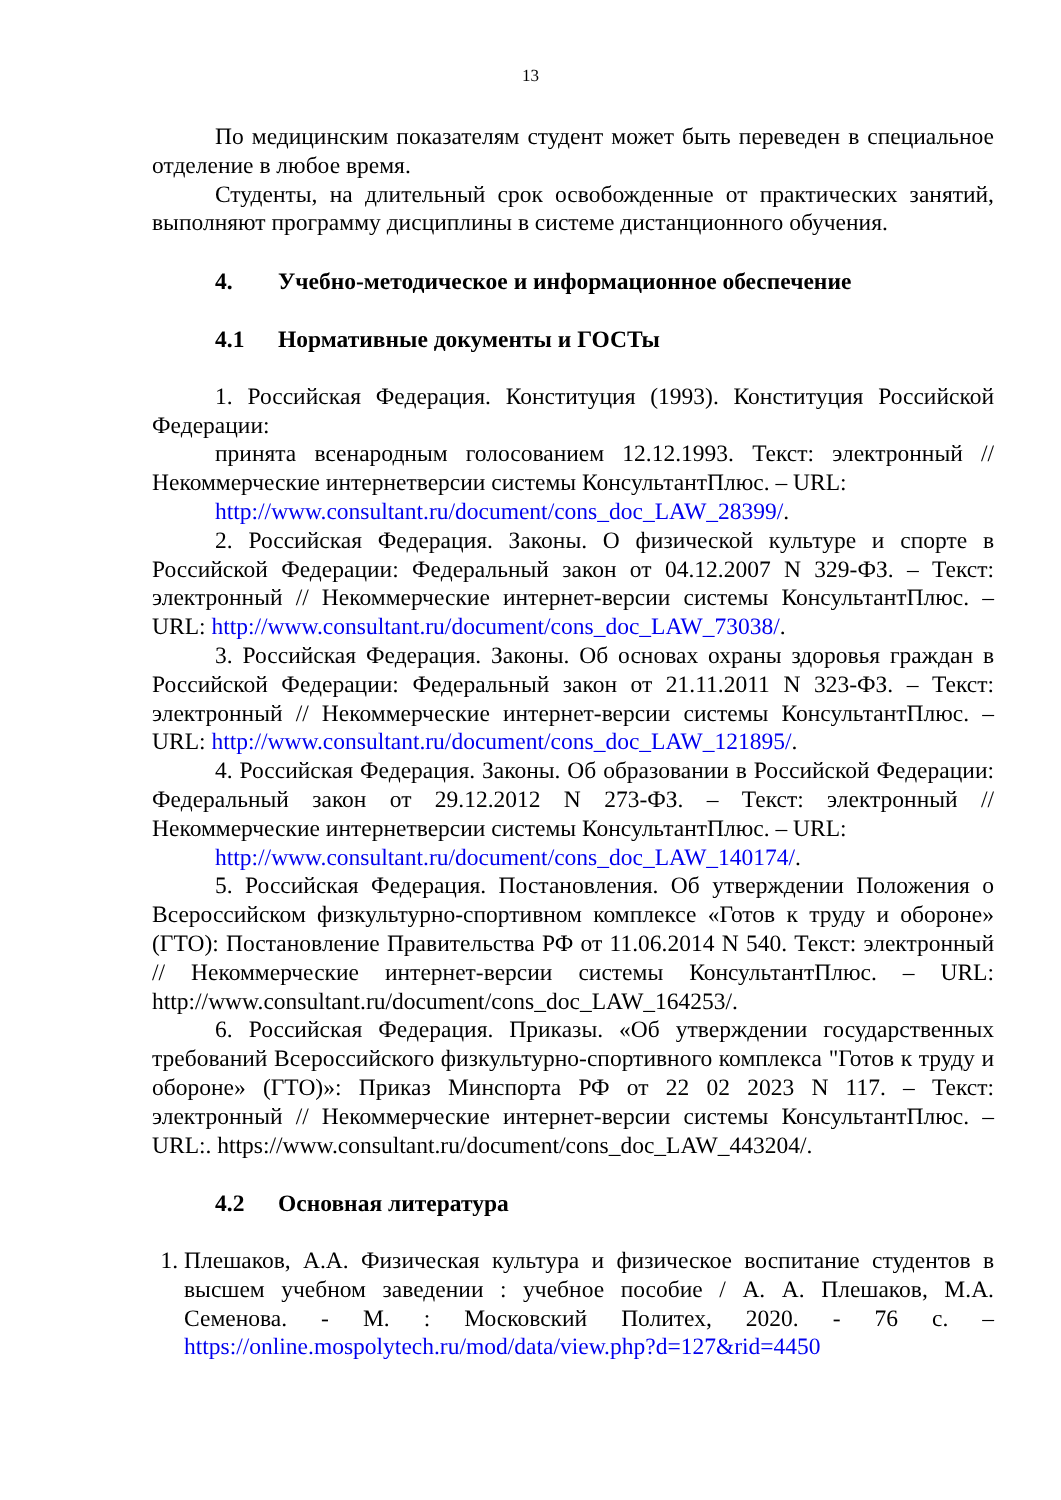13
По медицинским показателям студент может быть переведен в специальное отделение в любое время.
Студенты, на длительный срок освобожденные от практических занятий, выполняют программу дисциплины в системе дистанционного обучения.
4. Учебно-методическое и информационное обеспечение
4.1 Нормативные документы и ГОСТы
1. Российская Федерация. Конституция (1993). Конституция Российской Федерации:
принята всенародным голосованием 12.12.1993. Текст: электронный // Некоммерческие интернетверсии системы КонсультантПлюс. – URL:
http://www.consultant.ru/document/cons_doc_LAW_28399/.
2. Российская Федерация. Законы. О физической культуре и спорте в Российской Федерации: Федеральный закон от 04.12.2007 N 329-ФЗ. – Текст: электронный // Некоммерческие интернет-версии системы КонсультантПлюс. – URL: http://www.consultant.ru/document/cons_doc_LAW_73038/.
3. Российская Федерация. Законы. Об основах охраны здоровья граждан в Российской Федерации: Федеральный закон от 21.11.2011 N 323-ФЗ. – Текст: электронный // Некоммерческие интернет-версии системы КонсультантПлюс. – URL: http://www.consultant.ru/document/cons_doc_LAW_121895/.
4. Российская Федерация. Законы. Об образовании в Российской Федерации: Федеральный закон от 29.12.2012 N 273-ФЗ. – Текст: электронный // Некоммерческие интернетверсии системы КонсультантПлюс. – URL:
http://www.consultant.ru/document/cons_doc_LAW_140174/.
5. Российская Федерация. Постановления. Об утверждении Положения о Всероссийском физкультурно-спортивном комплексе «Готов к труду и обороне» (ГТО): Постановление Правительства РФ от 11.06.2014 N 540. Текст: электронный // Некоммерческие интернет-версии системы КонсультантПлюс. – URL: http://www.consultant.ru/document/cons_doc_LAW_164253/.
6. Российская Федерация. Приказы. «Об утверждении государственных требований Всероссийского физкультурно-спортивного комплекса "Готов к труду и обороне» (ГТО)»: Приказ Минспорта РФ от 22 02 2023 N 117. – Текст: электронный // Некоммерческие интернет-версии системы КонсультантПлюс. – URL:. https://www.consultant.ru/document/cons_doc_LAW_443204/.
4.2 Основная литература
1. Плешаков, А.А. Физическая культура и физическое воспитание студентов в высшем учебном заведении : учебное пособие / А. А. Плешаков, М.А. Семенова. - М. : Московский Политех, 2020. - 76 с. – https://online.mospolytech.ru/mod/data/view.php?d=127&rid=4450